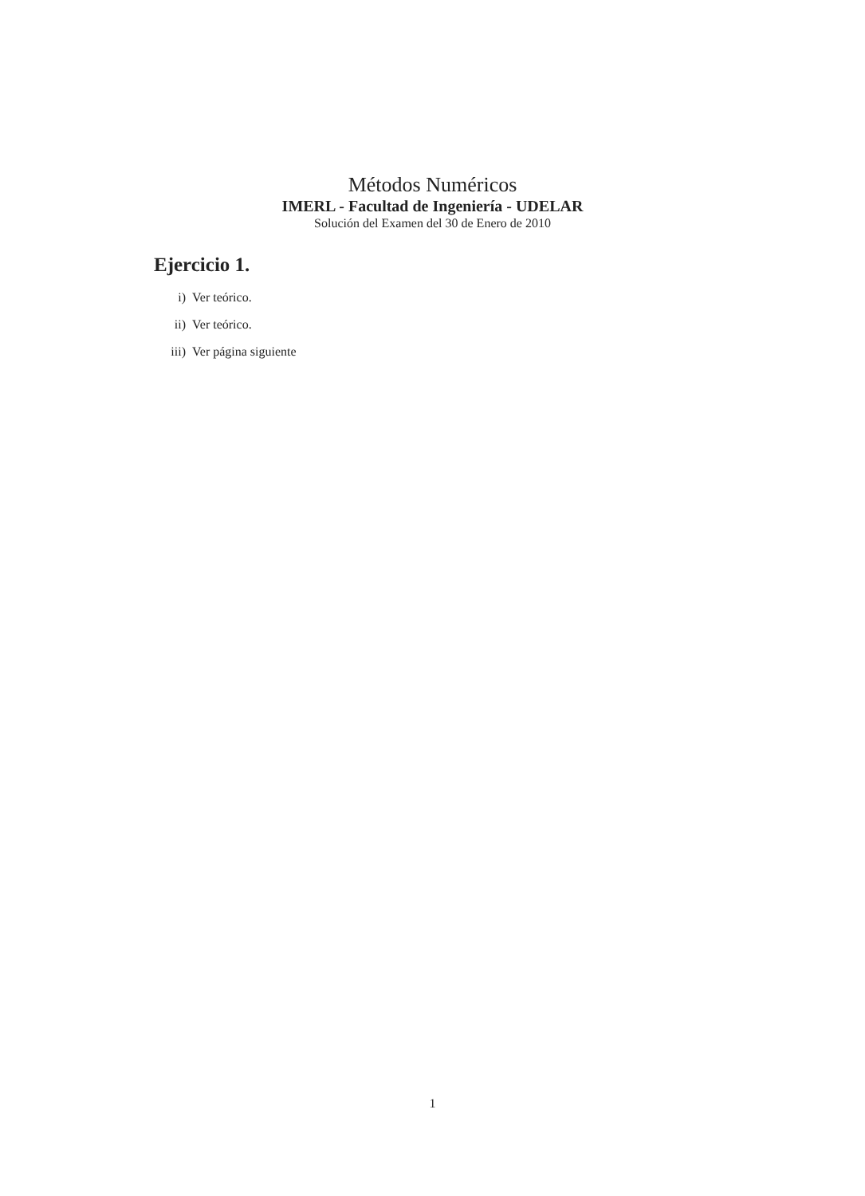Métodos Numéricos
IMERL - Facultad de Ingeniería - UDELAR
Solución del Examen del 30 de Enero de 2010
Ejercicio 1.
i) Ver teórico.
ii) Ver teórico.
iii) Ver página siguiente
1